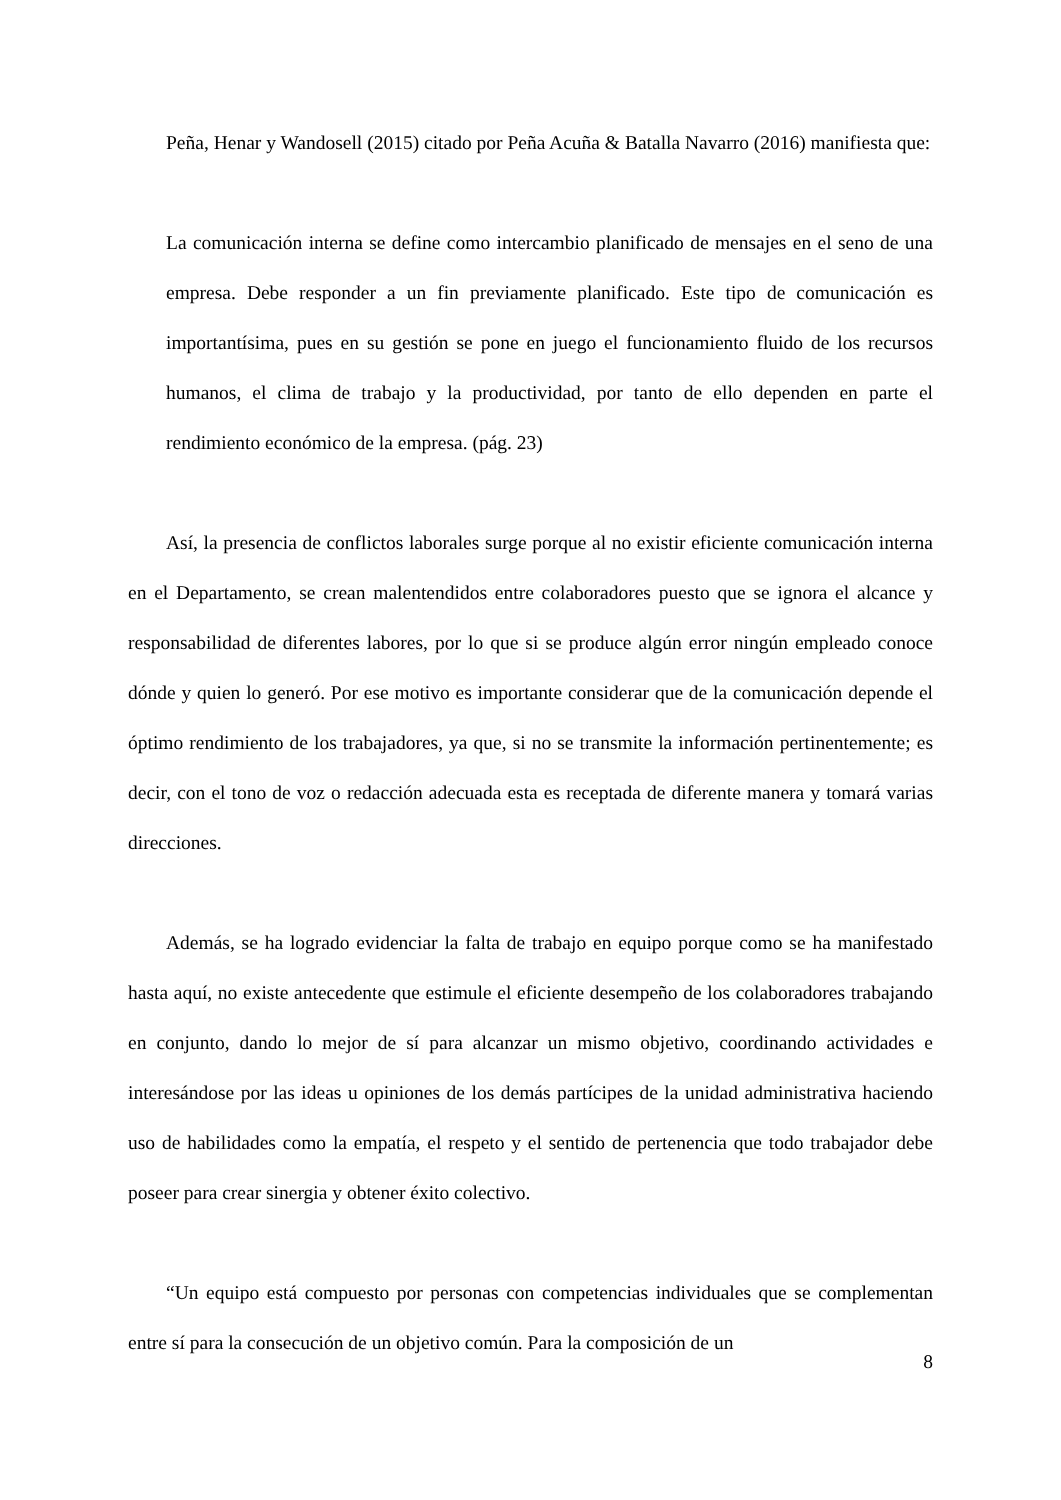Peña, Henar y Wandosell (2015) citado por Peña Acuña & Batalla Navarro (2016) manifiesta que:
La comunicación interna se define como intercambio planificado de mensajes en el seno de una empresa. Debe responder a un fin previamente planificado. Este tipo de comunicación es importantísima, pues en su gestión se pone en juego el funcionamiento fluido de los recursos humanos, el clima de trabajo y la productividad, por tanto de ello dependen en parte el rendimiento económico de la empresa. (pág. 23)
Así, la presencia de conflictos laborales surge porque al no existir eficiente comunicación interna en el Departamento, se crean malentendidos entre colaboradores puesto que se ignora el alcance y responsabilidad de diferentes labores, por lo que si se produce algún error ningún empleado conoce dónde y quien lo generó. Por ese motivo es importante considerar que de la comunicación depende el óptimo rendimiento de los trabajadores, ya que, si no se transmite la información pertinentemente; es decir, con el tono de voz o redacción adecuada esta es receptada de diferente manera y tomará varias direcciones.
Además, se ha logrado evidenciar la falta de trabajo en equipo porque como se ha manifestado hasta aquí, no existe antecedente que estimule el eficiente desempeño de los colaboradores trabajando en conjunto, dando lo mejor de sí para alcanzar un mismo objetivo, coordinando actividades e interesándose por las ideas u opiniones de los demás partícipes de la unidad administrativa haciendo uso de habilidades como la empatía, el respeto y el sentido de pertenencia que todo trabajador debe poseer para crear sinergia y obtener éxito colectivo.
“Un equipo está compuesto por personas con competencias individuales que se complementan entre sí para la consecución de un objetivo común. Para la composición de un
8